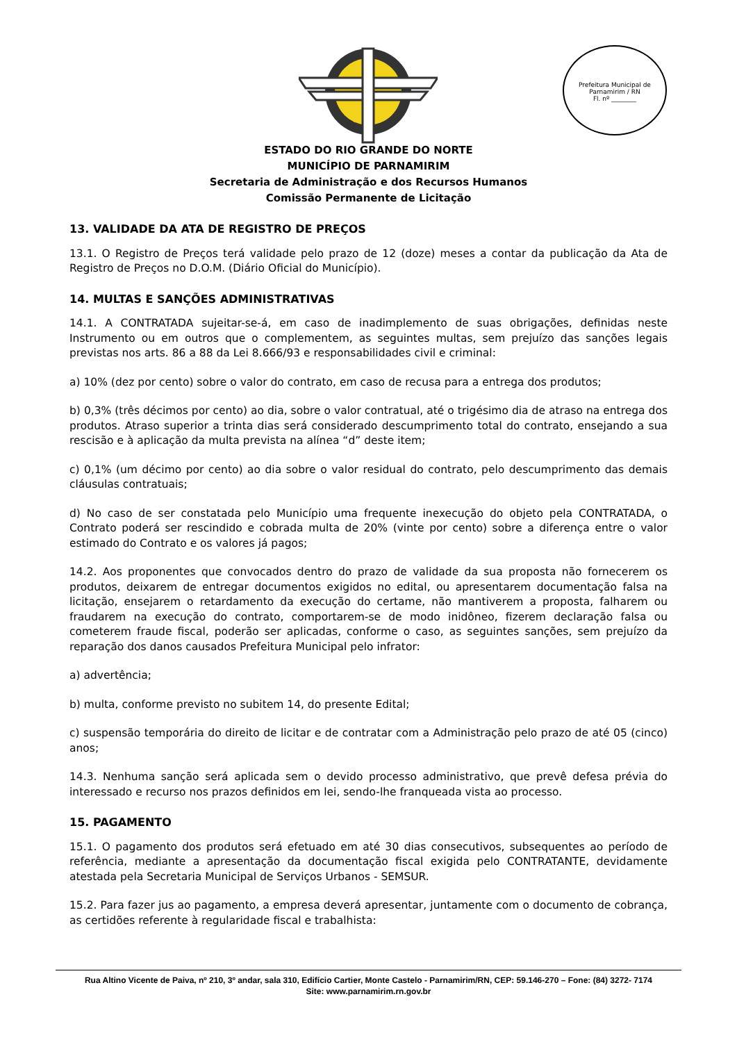Prefeitura Municipal de Parnamirim / RN
Fl. nº ________
ESTADO DO RIO GRANDE DO NORTE
MUNICÍPIO DE PARNAMIRIM
Secretaria de Administração e dos Recursos Humanos
Comissão Permanente de Licitação
13. VALIDADE DA ATA DE REGISTRO DE PREÇOS
13.1. O Registro de Preços terá validade pelo prazo de 12 (doze) meses a contar da publicação da Ata de Registro de Preços no D.O.M. (Diário Oficial do Município).
14. MULTAS E SANÇÕES ADMINISTRATIVAS
14.1. A CONTRATADA sujeitar-se-á, em caso de inadimplemento de suas obrigações, definidas neste Instrumento ou em outros que o complementem, as seguintes multas, sem prejuízo das sanções legais previstas nos arts. 86 a 88 da Lei 8.666/93 e responsabilidades civil e criminal:
a) 10% (dez por cento) sobre o valor do contrato, em caso de recusa para a entrega dos produtos;
b) 0,3% (três décimos por cento) ao dia, sobre o valor contratual, até o trigésimo dia de atraso na entrega dos produtos. Atraso superior a trinta dias será considerado descumprimento total do contrato, ensejando a sua rescisão e à aplicação da multa prevista na alínea “d” deste item;
c) 0,1% (um décimo por cento) ao dia sobre o valor residual do contrato, pelo descumprimento das demais cláusulas contratuais;
d) No caso de ser constatada pelo Município uma frequente inexecução do objeto pela CONTRATADA, o Contrato poderá ser rescindido e cobrada multa de 20% (vinte por cento) sobre a diferença entre o valor estimado do Contrato e os valores já pagos;
14.2. Aos proponentes que convocados dentro do prazo de validade da sua proposta não fornecerem os produtos, deixarem de entregar documentos exigidos no edital, ou apresentarem documentação falsa na licitação, ensejarem o retardamento da execução do certame, não mantiverem a proposta, falharem ou fraudarem na execução do contrato, comportarem-se de modo inidôneo, fizerem declaração falsa ou cometerem fraude fiscal, poderão ser aplicadas, conforme o caso, as seguintes sanções, sem prejuízo da reparação dos danos causados Prefeitura Municipal pelo infrator:
a) advertência;
b) multa, conforme previsto no subitem 14, do presente Edital;
c) suspensão temporária do direito de licitar e de contratar com a Administração pelo prazo de até 05 (cinco) anos;
14.3. Nenhuma sanção será aplicada sem o devido processo administrativo, que prevê defesa prévia do interessado e recurso nos prazos definidos em lei, sendo-lhe franqueada vista ao processo.
15. PAGAMENTO
15.1. O pagamento dos produtos será efetuado em até 30 dias consecutivos, subsequentes ao período de referência, mediante a apresentação da documentação fiscal exigida pelo CONTRATANTE, devidamente atestada pela Secretaria Municipal de Serviços Urbanos - SEMSUR.
15.2. Para fazer jus ao pagamento, a empresa deverá apresentar, juntamente com o documento de cobrança, as certidões referente à regularidade fiscal e trabalhista:
Rua Altino Vicente de Paiva, nº 210, 3º andar, sala 310, Edifício Cartier, Monte Castelo - Parnamirim/RN, CEP: 59.146-270 – Fone: (84) 3272- 7174
Site: www.parnamirim.rn.gov.br